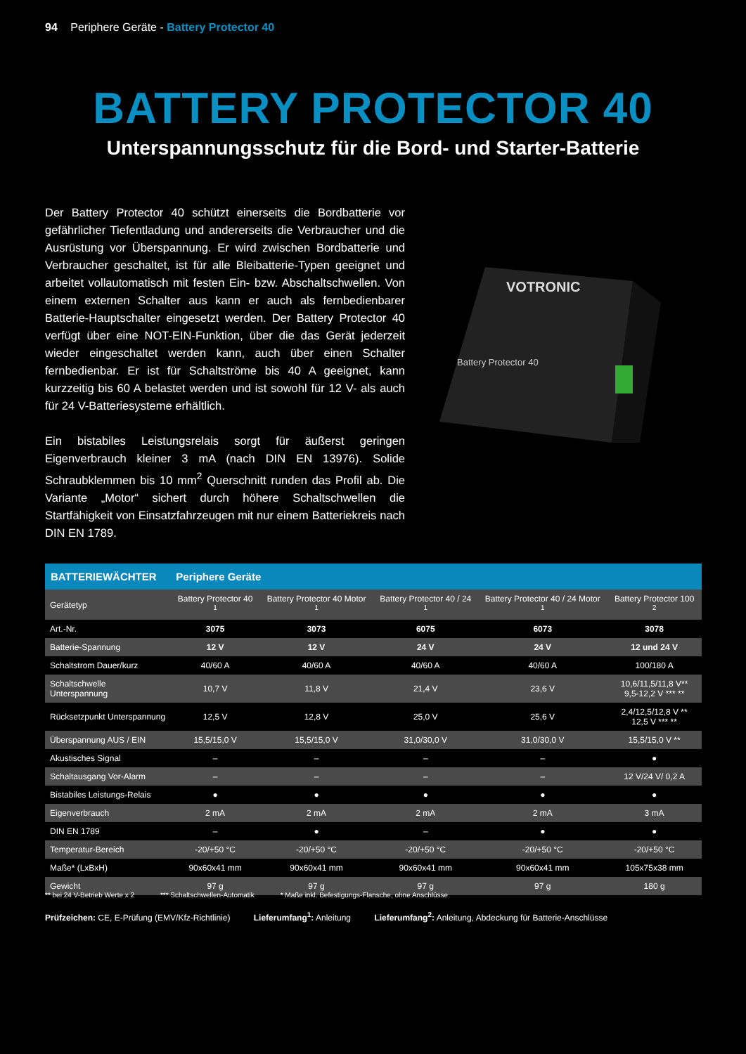94 Periphere Geräte - Battery Protector 40
BATTERY PROTECTOR 40
Unterspannungsschutz für die Bord- und Starter-Batterie
Der Battery Protector 40 schützt einerseits die Bordbatterie vor gefährlicher Tiefentladung und andererseits die Verbraucher und die Ausrüstung vor Überspannung. Er wird zwischen Bordbatterie und Verbraucher geschaltet, ist für alle Bleibatterie-Typen geeignet und arbeitet vollautomatisch mit festen Ein- bzw. Abschaltschwellen. Von einem externen Schalter aus kann er auch als fernbedienbarer Batterie-Hauptschalter eingesetzt werden. Der Battery Protector 40 verfügt über eine NOT-EIN-Funktion, über die das Gerät jederzeit wieder eingeschaltet werden kann, auch über einen Schalter fernbedienbar. Er ist für Schaltströme bis 40 A geeignet, kann kurzzeitig bis 60 A belastet werden und ist sowohl für 12 V- als auch für 24 V-Batteriesysteme erhältlich.
Ein bistabiles Leistungsrelais sorgt für äußerst geringen Eigenverbrauch kleiner 3 mA (nach DIN EN 13976). Solide Schraubklemmen bis 10 mm<sup>2</sup> Querschnitt runden das Profil ab. Die Variante „Motor“ sichert durch höhere Schaltschwellen die Startfähigkeit von Einsatzfahrzeugen mit nur einem Batteriekreis nach DIN EN 1789.
VOTRONIC
Battery Protector 40
| BATTERIEWÄCHTER | Periphere Geräte | | | | |
| --- | --- | --- | --- | --- | --- |
| Gerätetyp | Battery Protector 40 <sup>1</sup> | Battery Protector 40 Motor <sup>1</sup> | Battery Protector 40 / 24 <sup>1</sup> | Battery Protector 40 / 24 Motor <sup>1</sup> | Battery Protector 100 <sup>2</sup> |
| Art.-Nr. | 3075 | 3073 | 6075 | 6073 | 3078 |
| Batterie-Spannung | 12 V | 12 V | 24 V | 24 V | 12 und 24 V |
| Schaltstrom Dauer/kurz | 40/60 A | 40/60 A | 40/60 A | 40/60 A | 100/180 A |
| Schaltschwelle Unterspannung | 10,7 V | 11,8 V | 21,4 V | 23,6 V | 10,6/11,5/11,8 V** 9,5-12,2 V *** ** |
| Rücksetzpunkt Unterspannung | 12,5 V | 12,8 V | 25,0 V | 25,6 V | 2,4/12,5/12,8 V ** 12,5 V *** ** |
| Überspannung AUS / EIN | 15,5/15,0 V | 15,5/15,0 V | 31,0/30,0 V | 31,0/30,0 V | 15,5/15,0 V ** |
| Akustisches Signal | – | – | – | – | ● |
| Schaltausgang Vor-Alarm | – | – | – | – | 12 V/24 V/ 0,2 A |
| Bistabiles Leistungs-Relais | ● | ● | ● | ● | ● |
| Eigenverbrauch | 2 mA | 2 mA | 2 mA | 2 mA | 3 mA |
| DIN EN 1789 | – | ● | – | ● | ● |
| Temperatur-Bereich | -20/+50 °C | -20/+50 °C | -20/+50 °C | -20/+50 °C | -20/+50 °C |
| Maße* (LxBxH) | 90x60x41 mm | 90x60x41 mm | 90x60x41 mm | 90x60x41 mm | 105x75x38 mm |
| Gewicht | 97 g | 97 g | 97 g | 97 g | 180 g |
** bei 24 V-Betrieb Werte x 2 *** Schaltschwellen-Automatik * Maße inkl. Befestigungs-Flansche, ohne Anschlüsse
Prüfzeichen: CE, E-Prüfung (EMV/Kfz-Richtlinie) Lieferumfang<sup>1</sup>: Anleitung Lieferumfang<sup>2</sup>: Anleitung, Abdeckung für Batterie-Anschlüsse